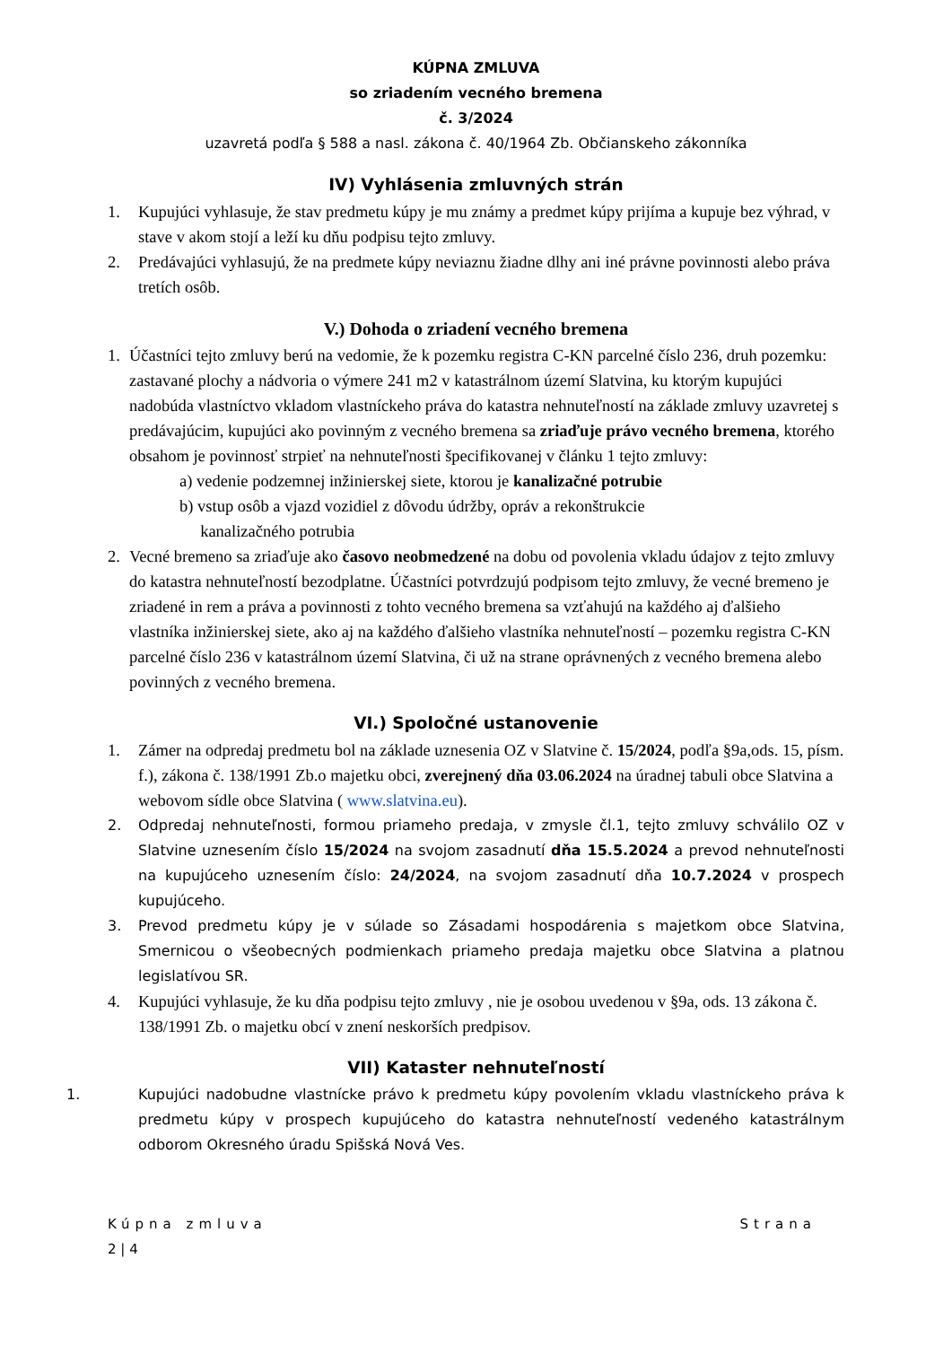KÚPNA ZMLUVA
so zriadením vecného bremena
č. 3/2024
uzavretá podľa § 588 a nasl. zákona č. 40/1964 Zb. Občianskeho zákonníka
IV) Vyhlásenia zmluvných strán
1. Kupujúci vyhlasuje, že stav predmetu kúpy je mu známy a predmet kúpy prijíma a kupuje bez výhrad, v stave v akom stojí a leží ku dňu podpisu tejto zmluvy.
2. Predávajúci vyhlasujú, že na predmete kúpy neviaznu žiadne dlhy ani iné právne povinnosti alebo práva tretích osôb.
V.) Dohoda o zriadení vecného bremena
1. Účastníci tejto zmluvy berú na vedomie, že k pozemku registra C-KN parcelné číslo 236, druh pozemku: zastavané plochy a nádvoria o výmere 241 m2 v katastrálnom území Slatvina, ku ktorým kupujúci nadobúda vlastníctvo vkladom vlastníckeho práva do katastra nehnuteľností na základe zmluvy uzavretej s predávajúcim, kupujúci ako povinným z vecného bremena sa zriaďuje právo vecného bremena, ktorého obsahom je povinnosť strpieť na nehnuteľnosti špecifikovanej v článku 1 tejto zmluvy:
a) vedenie podzemnej inžinierskej siete, ktorou je kanalizačné potrubie
b) vstup osôb a vjazd vozidiel z dôvodu údržby, opráv a rekonštrukcie
kanalizačného potrubia
2. Vecné bremeno sa zriaďuje ako časovo neobmedzené na dobu od povolenia vkladu údajov z tejto zmluvy do katastra nehnuteľností bezodplatne. Účastníci potvrdzujú podpisom tejto zmluvy, že vecné bremeno je zriadené in rem a práva a povinnosti z tohto vecného bremena sa vzťahujú na každého aj ďalšieho vlastníka inžinierskej siete, ako aj na každého ďalšieho vlastníka nehnuteľností – pozemku registra C-KN parcelné číslo 236 v katastrálnom území Slatvina, či už na strane oprávnených z vecného bremena alebo povinných z vecného bremena.
VI.) Spoločné ustanovenie
1. Zámer na odpredaj predmetu bol na základe uznesenia OZ v Slatvine č. 15/2024, podľa §9a,ods. 15, písm. f.), zákona č. 138/1991 Zb.o majetku obci, zverejnený dňa 03.06.2024 na úradnej tabuli obce Slatvina a webovom sídle obce Slatvina ( www.slatvina.eu).
2. Odpredaj nehnuteľnosti, formou priameho predaja, v zmysle čl.1, tejto zmluvy schválilo OZ v Slatvine uznesením číslo 15/2024 na svojom zasadnutí dňa 15.5.2024 a prevod nehnuteľnosti na kupujúceho uznesením číslo: 24/2024, na svojom zasadnutí dňa 10.7.2024 v prospech kupujúceho.
3. Prevod predmetu kúpy je v súlade so Zásadami hospodárenia s majetkom obce Slatvina, Smernicou o všeobecných podmienkach priameho predaja majetku obce Slatvina a platnou legislatívou SR.
4. Kupujúci vyhlasuje, že ku dňa podpisu tejto zmluvy , nie je osobou uvedenou v §9a, ods. 13 zákona č. 138/1991 Zb. o majetku obcí v znení neskorších predpisov.
VII) Kataster nehnuteľností
1. Kupujúci nadobudne vlastnícke právo k predmetu kúpy povolením vkladu vlastníckeho práva k predmetu kúpy v prospech kupujúceho do katastra nehnuteľností vedeného katastrálnym odborom Okresného úradu Spišská Nová Ves.
Kúpna zmluva Strana
2 | 4